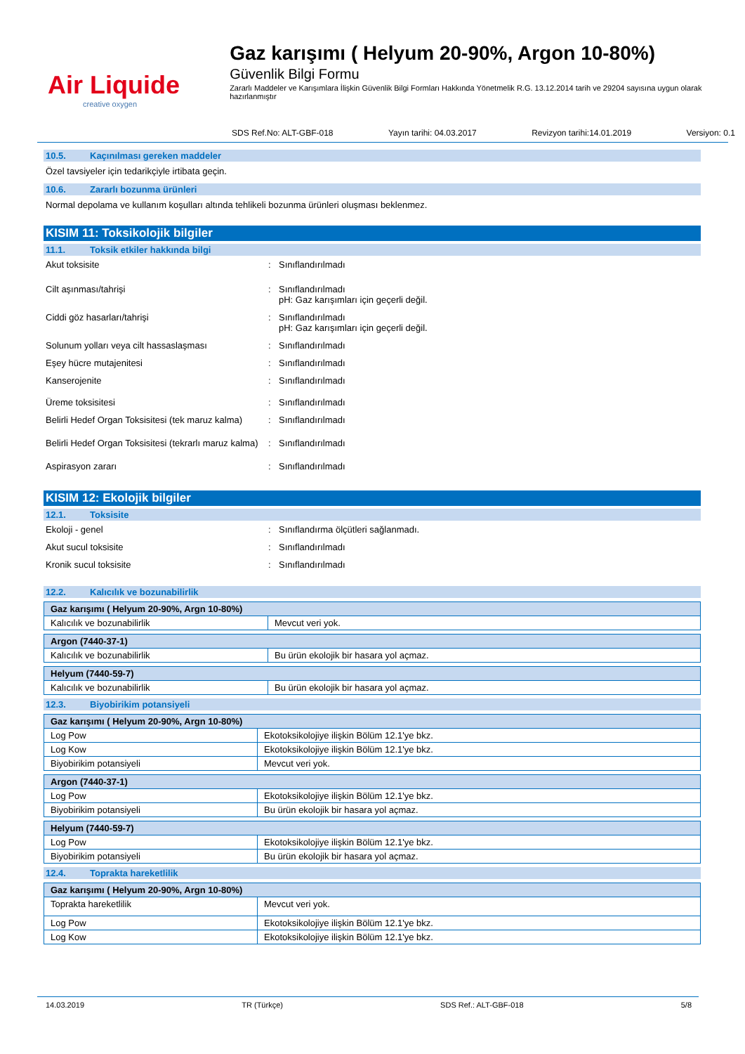Air Liquide
creative oxygen
Gaz karışımı ( Helyum 20-90%, Argon 10-80%)
Güvenlik Bilgi Formu
Zararlı Maddeler ve Karışımlara İlişkin Güvenlik Bilgi Formları Hakkında Yönetmelik R.G. 13.12.2014 tarih ve 29204 sayısına uygun olarak hazırlanmıştır
SDS Ref.No: ALT-GBF-018 Yayın tarihi: 04.03.2017 Revizyon tarihi:14.01.2019 Versiyon: 0.1
10.5. Kaçınılması gereken maddeler
Özel tavsiyeler için tedarikçiyle irtibata geçin.
10.6. Zararlı bozunma ürünleri
Normal depolama ve kullanım koşulları altında tehlikeli bozunma ürünleri oluşması beklenmez.
KISIM 11: Toksikolojik bilgiler
11.1. Toksik etkiler hakkında bilgi
Akut toksisite : Sınıflandırılmadı
Cilt aşınması/tahrişi : Sınıflandırılmadı
pH: Gaz karışımları için geçerli değil.
Ciddi göz hasarları/tahrişi : Sınıflandırılmadı
pH: Gaz karışımları için geçerli değil.
Solunum yolları veya cilt hassaslaşması : Sınıflandırılmadı
Eşey hücre mutajenitesi : Sınıflandırılmadı
Kanserojenite : Sınıflandırılmadı
Üreme toksisitesi : Sınıflandırılmadı
Belirli Hedef Organ Toksisitesi (tek maruz kalma)
: Sınıflandırılmadı
Belirli Hedef Organ Toksisitesi (tekrarlı maruz kalma)
: Sınıflandırılmadı
Aspirasyon zararı : Sınıflandırılmadı
KISIM 12: Ekolojik bilgiler
12.1. Toksisite
Ekoloji - genel : Sınıflandırma ölçütleri sağlanmadı.
Akut sucul toksisite : Sınıflandırılmadı
Kronik sucul toksisite : Sınıflandırılmadı
12.2. Kalıcılık ve bozunabilirlik
| Gaz karışımı ( Helyum 20-90%, Argn 10-80%) | |
| --- | --- |
| Kalıcılık ve bozunabilirlik | Mevcut veri yok. |
| Argon (7440-37-1) | |
| --- | --- |
| Kalıcılık ve bozunabilirlik | Bu ürün ekolojik bir hasara yol açmaz. |
| Helyum (7440-59-7) | |
| --- | --- |
| Kalıcılık ve bozunabilirlik | Bu ürün ekolojik bir hasara yol açmaz. |
12.3. Biyobirikim potansiyeli
| Gaz karışımı ( Helyum 20-90%, Argn 10-80%) | |
| --- | --- |
| Log Pow | Ekotoksikolojiye ilişkin Bölüm 12.1'ye bkz. |
| Log Kow | Ekotoksikolojiye ilişkin Bölüm 12.1'ye bkz. |
| Biyobirikim potansiyeli | Mevcut veri yok. |
| Argon (7440-37-1) | |
| --- | --- |
| Log Pow | Ekotoksikolojiye ilişkin Bölüm 12.1'ye bkz. |
| Biyobirikim potansiyeli | Bu ürün ekolojik bir hasara yol açmaz. |
| Helyum (7440-59-7) | |
| --- | --- |
| Log Pow | Ekotoksikolojiye ilişkin Bölüm 12.1'ye bkz. |
| Biyobirikim potansiyeli | Bu ürün ekolojik bir hasara yol açmaz. |
12.4. Toprakta hareketlilik
| Gaz karışımı ( Helyum 20-90%, Argn 10-80%) | |
| --- | --- |
| Toprakta hareketlilik | Mevcut veri yok. |
| Log Pow | Ekotoksikolojiye ilişkin Bölüm 12.1'ye bkz. |
| Log Kow | Ekotoksikolojiye ilişkin Bölüm 12.1'ye bkz. |
14.03.2019 TR (Türkçe) SDS Ref.: ALT-GBF-018 5/8